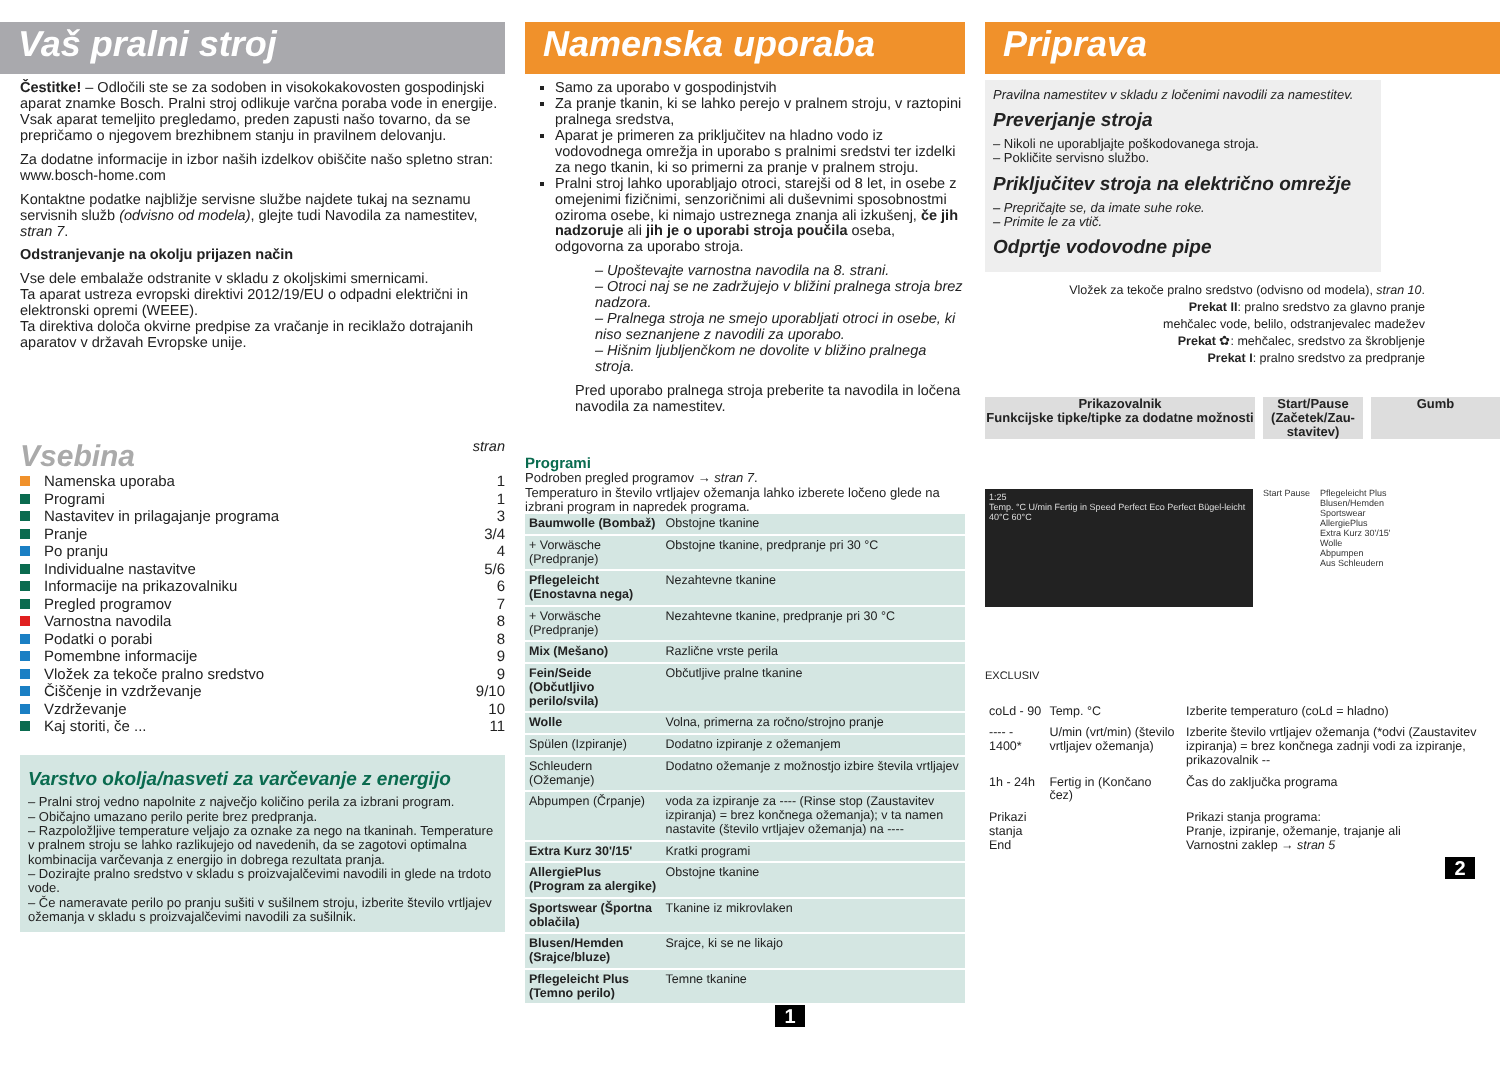Vaš pralni stroj
Čestitke! – Odločili ste se za sodoben in visokokakovosten gospodinjski aparat znamke Bosch. Pralni stroj odlikuje varčna poraba vode in energije.
Vsak aparat temeljito pregledamo, preden zapusti našo tovarno, da se prepričamo o njegovem brezhibnem stanju in pravilnem delovanju.
Za dodatne informacije in izbor naših izdelkov obiščite našo spletno stran: www.bosch-home.com
Kontaktne podatke najbližje servisne službe najdete tukaj na seznamu servisnih služb (odvisno od modela), glejte tudi Navodila za namestitev, stran 7.
Odstranjevanje na okolju prijazen način
Vse dele embalaže odstranite v skladu z okoljskimi smernicami.
Ta aparat ustreza evropski direktivi 2012/19/EU o odpadni električni in elektronski opremi (WEEE).
Ta direktiva določa okvirne predpise za vračanje in reciklažo dotrajanih aparatov v državah Evropske unije.
Vsebina stran
Namenska uporaba 1
Programi 1
Nastavitev in prilagajanje programa 3
Pranje 3/4
Po pranju 4
Individualne nastavitve 5/6
Informacije na prikazovalniku 6
Pregled programov 7
Varnostna navodila 8
Podatki o porabi 8
Pomembne informacije 9
Vložek za tekoče pralno sredstvo 9
Čiščenje in vzdrževanje 9/10
Vzdrževanje 10
Kaj storiti, če ... 11
Varstvo okolja/nasveti za varčevanje z energijo
– Pralni stroj vedno napolnite z največjo količino perila za izbrani program.
– Običajno umazano perilo perite brez predpranja.
– Razpoložljive temperature veljajo za oznake za nego na tkaninah. Temperature v pralnem stroju se lahko razlikujejo od navedenih, da se zagotovi optimalna kombinacija varčevanja z energijo in dobrega rezultata pranja.
– Dozirajte pralno sredstvo v skladu s proizvajalčevimi navodili in glede na trdoto vode.
– Če nameravate perilo po pranju sušiti v sušilnem stroju, izberite število vrtljajev ožemanja v skladu s proizvajalčevimi navodili za sušilnik.
Namenska uporaba
Samo za uporabo v gospodinjstvih
Za pranje tkanin, ki se lahko perejo v pralnem stroju, v raztopini pralnega sredstva,
Aparat je primeren za priključitev na hladno vodo iz vodovodnega omrežja in uporabo s pralnimi sredstvi ter izdelki za nego tkanin, ki so primerni za pranje v pralnem stroju.
Pralni stroj lahko uporabljajo otroci, starejši od 8 let, in osebe z omejenimi fizičnimi, senzoričnimi ali duševnimi sposobnostmi oziroma osebe, ki nimajo ustreznega znanja ali izkušenj, če jih nadzoruje ali jih je o uporabi stroja poučila oseba, odgovorna za uporabo stroja.
– Upoštevajte varnostna navodila na 8. strani.
– Otroci naj se ne zadržujejo v bližini pralnega stroja brez nadzora.
– Pralnega stroja ne smejo uporabljati otroci in osebe, ki niso seznanjene z navodili za uporabo.
– Hišnim ljubljenčkom ne dovolite v bližino pralnega stroja.
Pred uporabo pralnega stroja preberite ta navodila in ločena navodila za namestitev.
Programi
Podroben pregled programov → stran 7.
Temperaturo in število vrtljajev ožemanja lahko izberete ločeno glede na izbrani program in napredek programa.
| Baumwolle (Bombaž) | Obstojne tkanine |
| + Vorwäsche (Predpranje) | Obstojne tkanine, predpranje pri 30 °C |
| Pflegeleicht (Enostavna nega) | Nezahtevne tkanine |
| + Vorwäsche (Predpranje) | Nezahtevne tkanine, predpranje pri 30 °C |
| Mix (Mešano) | Različne vrste perila |
| Fein/Seide (Občutljivo perilo/svila) | Občutljive pralne tkanine |
| Wolle | Volna, primerna za ročno/strojno pranje |
| Spülen (Izpiranje) | Dodatno izpiranje z ožemanjem |
| Schleudern (Ožemanje) | Dodatno ožemanje z možnostjo izbire števila vrtljajev |
| Abpumpen (Črpanje) | voda za izpiranje za ---- (Rinse stop (Zaustavitev izpiranja) = brez končnega ožemanja); v ta namen nastavite (število vrtljajev ožemanja) na ---- |
| Extra Kurz 30'/15' | Kratki programi |
| AllergiePlus (Program za alergike) | Obstojne tkanine |
| Sportswear (Športna oblačila) | Tkanine iz mikrovlaken |
| Blusen/Hemden (Srajce/bluze) | Srajce, ki se ne likajo |
| Pflegeleicht Plus (Temno perilo) | Temne tkanine |
1
Priprava
Pravilna namestitev v skladu z ločenimi navodili za namestitev.
Preverjanje stroja
– Nikoli ne uporabljajte poškodovanega stroja.
– Pokličite servisno službo.
Priključitev stroja na električno omrežje
– Prepričajte se, da imate suhe roke.
– Primite le za vtič.
Odprtje vodovodne pipe
Vložek za tekoče pralno sredstvo (odvisno od modela), stran 10.
Prekat II: pralno sredstvo za glavno pranje
mehčalec vode, belilo, odstranjevalec madežev
Prekat ✿: mehčalec, sredstvo za škrobljenje
Prekat I: pralno sredstvo za predpranje
Prikazovalnik
Funkcijske tipke/tipke za dodatne možnosti
Start/Pause (Začetek/Zau-stavitev)
Gumb
1:25
Temp. °C U/min Fertig in Speed Perfect Eco Perfect Bügel-leicht
40°C 60°C
Start Pause Pflegeleicht Plus
Blusen/Hemden
Sportswear
AllergiePlus
Extra Kurz 30'/15'
Wolle
Abpumpen
Aus Schleudern
EXCLUSIV
| coLd - 90 | Temp. °C | Izberite temperaturo (coLd = hladno) |
| ---- - 1400* | U/min (vrt/min) (število vrtljajev ožemanja) | Izberite število vrtljajev ožemanja (*odvi (Zaustavitev izpiranja) = brez končnega zadnji vodi za izpiranje, prikazovalnik -- |
| 1h - 24h | Fertig in (Končano čez) | Čas do zaključka programa |
| Prikazi stanja End | | Prikazi stanja programa: Pranje, izpiranje, ožemanje, trajanje ali Varnostni zaklep → stran 5 |
2